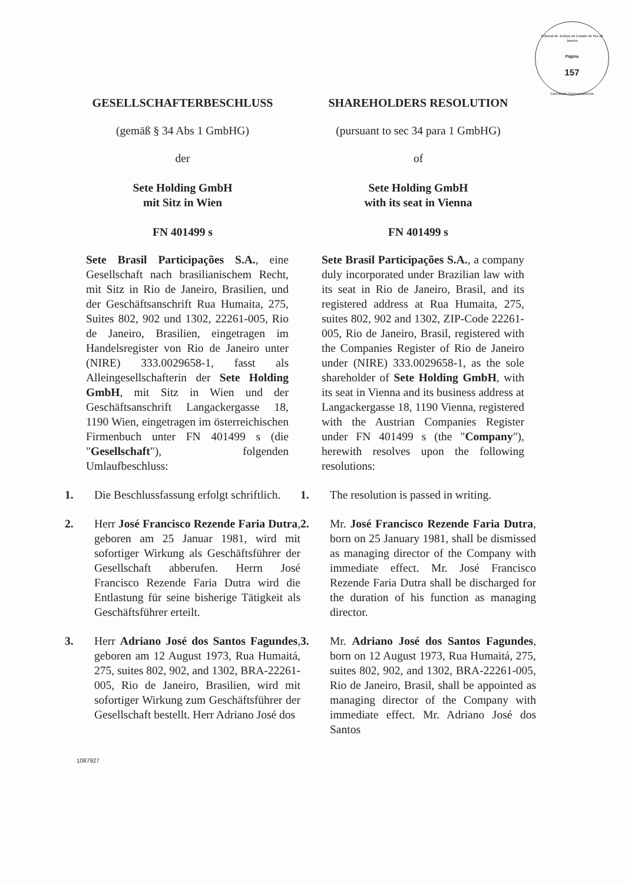Tribunal de Justiça do Estado do Rio de Janeiro
Página
157
Carimbado Eletronicamente
GESELLSCHAFTERBESCHLUSS SHAREHOLDERS RESOLUTION
(gemäß § 34 Abs 1 GmbHG) (pursuant to sec 34 para 1 GmbHG)
der of
Sete Holding GmbH
mit Sitz in Wien
Sete Holding GmbH
with its seat in Vienna
FN 401499 s FN 401499 s
Sete Brasil Participações S.A., eine Gesellschaft nach brasilianischem Recht, mit Sitz in Rio de Janeiro, Brasilien, und der Geschäftsanschrift Rua Humaita, 275, Suites 802, 902 und 1302, 22261-005, Rio de Janeiro, Brasilien, eingetragen im Handelsregister von Rio de Janeiro unter (NIRE) 333.0029658-1, fasst als Alleingesellschafterin der Sete Holding GmbH, mit Sitz in Wien und der Geschäftsanschrift Langackergasse 18, 1190 Wien, eingetragen im österreichischen Firmenbuch unter FN 401499 s (die "Gesellschaft"), folgenden Umlaufbeschluss:
Sete Brasil Participações S.A., a company duly incorporated under Brazilian law with its seat in Rio de Janeiro, Brasil, and its registered address at Rua Humaita, 275, suites 802, 902 and 1302, ZIP-Code 22261-005, Rio de Janeiro, Brasil, registered with the Companies Register of Rio de Janeiro under (NIRE) 333.0029658-1, as the sole shareholder of Sete Holding GmbH, with its seat in Vienna and its business address at Langackergasse 18, 1190 Vienna, registered with the Austrian Companies Register under FN 401499 s (the "Company"), herewith resolves upon the following resolutions:
1. Die Beschlussfassung erfolgt schriftlich.
1. The resolution is passed in writing.
2. Herr José Francisco Rezende Faria Dutra, geboren am 25 Januar 1981, wird mit sofortiger Wirkung als Geschäftsführer der Gesellschaft abberufen. Herrn José Francisco Rezende Faria Dutra wird die Entlastung für seine bisherige Tätigkeit als Geschäftsführer erteilt.
2. Mr. José Francisco Rezende Faria Dutra, born on 25 January 1981, shall be dismissed as managing director of the Company with immediate effect. Mr. José Francisco Rezende Faria Dutra shall be discharged for the duration of his function as managing director.
3. Herr Adriano José dos Santos Fagundes, geboren am 12 August 1973, Rua Humaitá, 275, suites 802, 902, and 1302, BRA-22261-005, Rio de Janeiro, Brasilien, wird mit sofortiger Wirkung zum Geschäftsführer der Gesellschaft bestellt. Herr Adriano José dos
3. Mr. Adriano José dos Santos Fagundes, born on 12 August 1973, Rua Humaitá, 275, suites 802, 902, and 1302, BRA-22261-005, Rio de Janeiro, Brasil, shall be appointed as managing director of the Company with immediate effect. Mr. Adriano José dos Santos
1087927